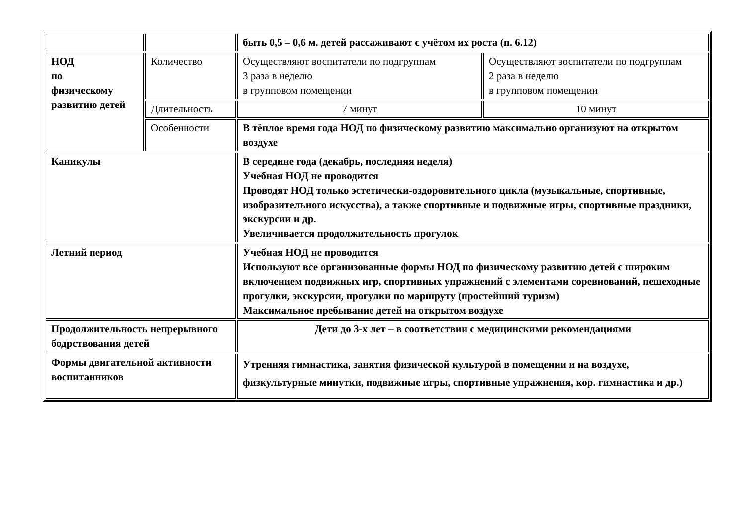| | | быть 0,5 – 0,6 м. детей рассаживают с учётом их роста (п. 6.12) | |
| НОД по физическому развитию детей | Количество | Осуществляют воспитатели по подгруппам 3 раза в неделю в групповом помещении | Осуществляют воспитатели по подгруппам 2 раза в неделю в групповом помещении |
| | Длительность | 7 минут | 10 минут |
| | Особенности | В тёплое время года НОД по физическому развитию максимально организуют на открытом воздухе | |
| Каникулы | | В середине года (декабрь, последняя неделя) Учебная НОД не проводится Проводят НОД только эстетически-оздоровительного цикла (музыкальные, спортивные, изобразительного искусства), а также спортивные и подвижные игры, спортивные праздники, экскурсии и др. Увеличивается продолжительность прогулок | |
| Летний период | | Учебная НОД не проводится Используют все организованные формы НОД по физическому развитию детей с широким включением подвижных игр, спортивных упражнений с элементами соревнований, пешеходные прогулки, экскурсии, прогулки по маршруту (простейший туризм) Максимальное пребывание детей на открытом воздухе | |
| Продолжительность непрерывного бодрствования детей | | Дети до 3-х лет – в соответствии с медицинскими рекомендациями | |
| Формы двигательной активности воспитанников | | Утренняя гимнастика, занятия физической культурой в помещении и на воздухе, физкультурные минутки, подвижные игры, спортивные упражнения, кор. гимнастика и др.) | |